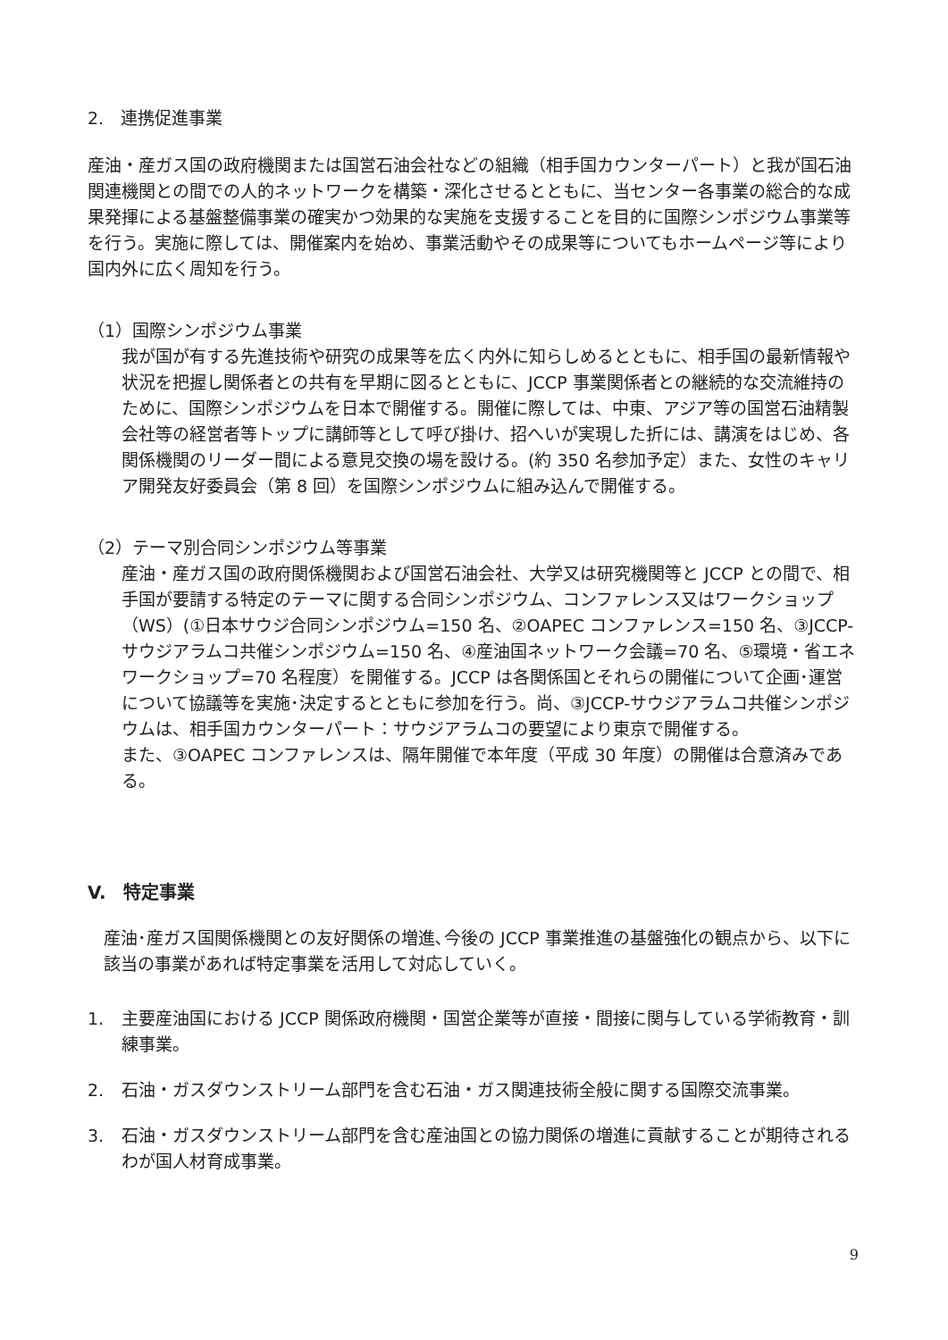2.　連携促進事業
産油・産ガス国の政府機関または国営石油会社などの組織（相手国カウンターパート）と我が国石油関連機関との間での人的ネットワークを構築・深化させるとともに、当センター各事業の総合的な成果発揮による基盤整備事業の確実かつ効果的な実施を支援することを目的に国際シンポジウム事業等を行う。実施に際しては、開催案内を始め、事業活動やその成果等についてもホームページ等により国内外に広く周知を行う。
（1）国際シンポジウム事業
我が国が有する先進技術や研究の成果等を広く内外に知らしめるとともに、相手国の最新情報や状況を把握し関係者との共有を早期に図るとともに、JCCP 事業関係者との継続的な交流維持のために、国際シンポジウムを日本で開催する。開催に際しては、中東、アジア等の国営石油精製会社等の経営者等トップに講師等として呼び掛け、招へいが実現した折には、講演をはじめ、各関係機関のリーダー間による意見交換の場を設ける。(約 350 名参加予定）また、女性のキャリア開発友好委員会（第 8 回）を国際シンポジウムに組み込んで開催する。
（2）テーマ別合同シンポジウム等事業
産油・産ガス国の政府関係機関および国営石油会社、大学又は研究機関等と JCCP との間で、相手国が要請する特定のテーマに関する合同シンポジウム、コンファレンス又はワークショップ（WS）(①日本サウジ合同シンポジウム=150 名、②OAPEC コンファレンス=150 名、③JCCP-サウジアラムコ共催シンポジウム=150 名、④産油国ネットワーク会議=70 名、⑤環境・省エネワークショップ=70 名程度）を開催する。JCCP は各関係国とそれらの開催について企画･運営について協議等を実施･決定するとともに参加を行う。尚、③JCCP-サウジアラムコ共催シンポジウムは、相手国カウンターパート：サウジアラムコの要望により東京で開催する。
また、③OAPEC コンファレンスは、隔年開催で本年度（平成 30 年度）の開催は合意済みである。
V.　特定事業
産油･産ガス国関係機関との友好関係の増進､今後の JCCP 事業推進の基盤強化の観点から、以下に該当の事業があれば特定事業を活用して対応していく。
1. 主要産油国における JCCP 関係政府機関・国営企業等が直接・間接に関与している学術教育・訓練事業。
2. 石油・ガスダウンストリーム部門を含む石油・ガス関連技術全般に関する国際交流事業。
3. 石油・ガスダウンストリーム部門を含む産油国との協力関係の増進に貢献することが期待されるわが国人材育成事業。
9